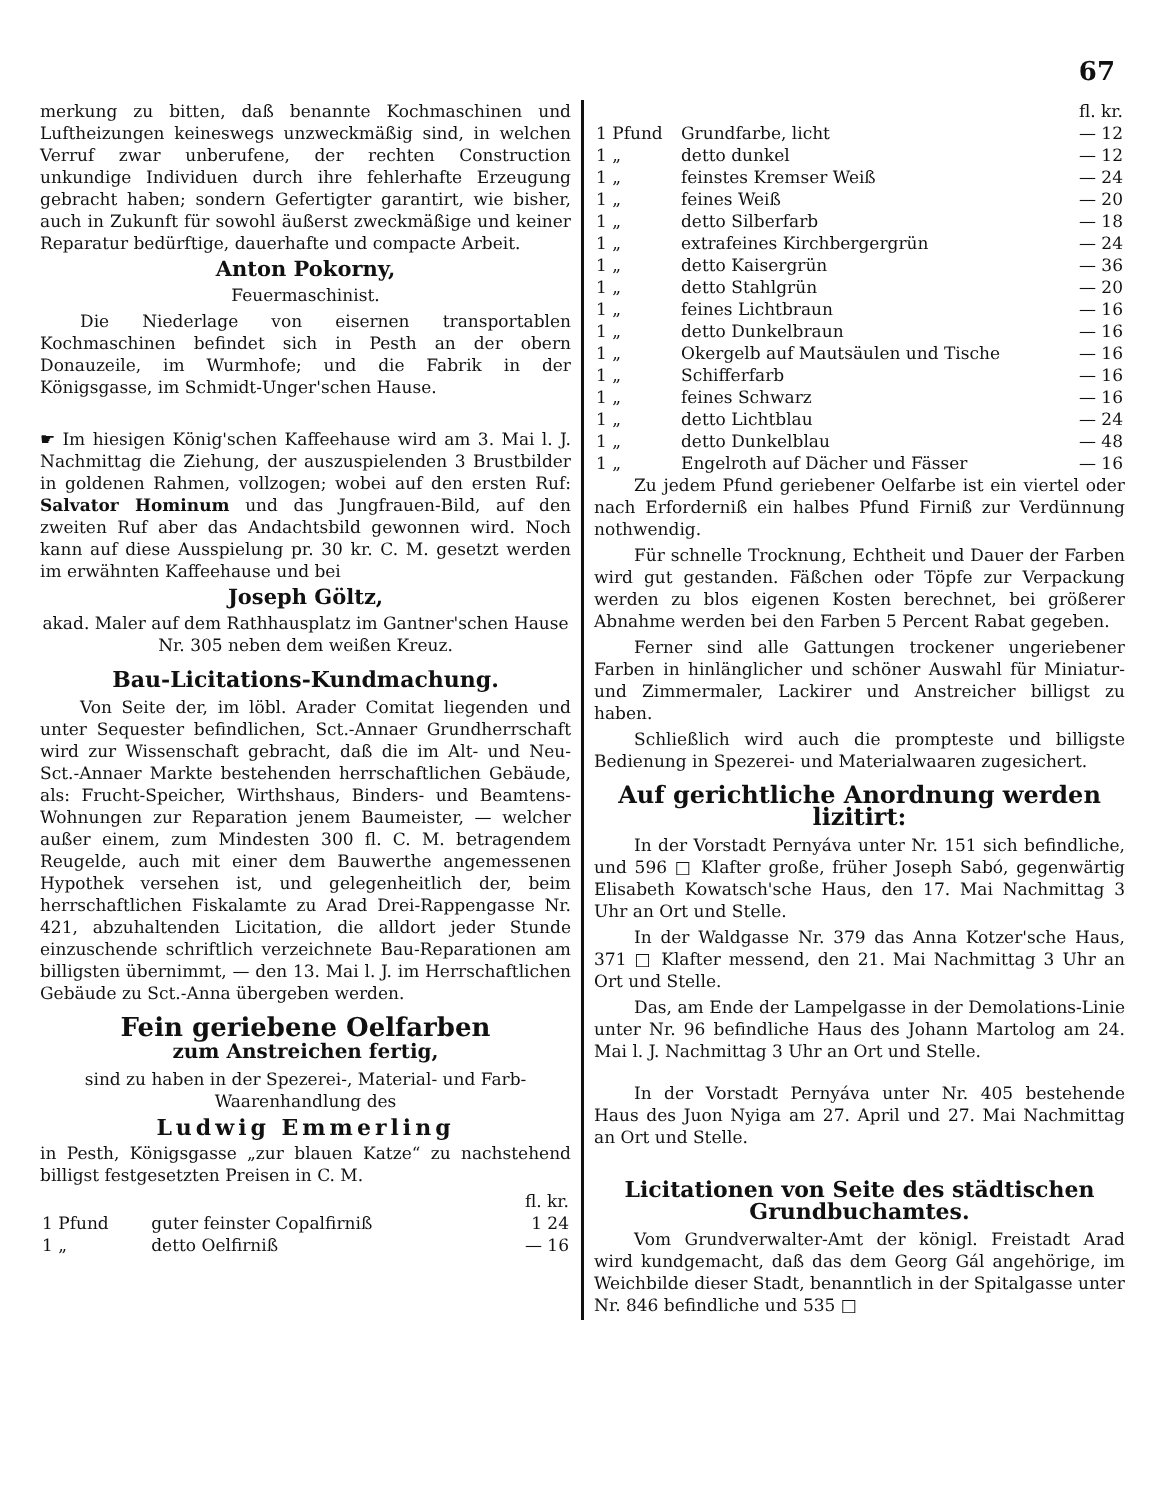67
merkung zu bitten, daß benannte Kochmaschinen und Luftheizungen keineswegs unzweckmäßig sind, in welchen Verruf zwar unberufene, der rechten Construction unkundige Individuen durch ihre fehlerhafte Erzeugung gebracht haben; sondern Gefertigter garantirt, wie bisher, auch in Zukunft für sowohl äußerst zweckmäßige und keiner Reparatur bedürftige, dauerhafte und compacte Arbeit.
Anton Pokorny,
Feuermaschinist.
Die Niederlage von eisernen transportablen Kochmaschinen befindet sich in Pesth an der obern Donauzeile, im Wurmhofe; und die Fabrik in der Königsgasse, im Schmidt-Unger'schen Hause.
☛ Im hiesigen König'schen Kaffeehause wird am 3. Mai l. J. Nachmittag die Ziehung, der auszuspielenden 3 Brustbilder in goldenen Rahmen, vollzogen; wobei auf den ersten Ruf: Salvator Hominum und das Jungfrauen-Bild, auf den zweiten Ruf aber das Andachtsbild gewonnen wird. Noch kann auf diese Ausspielung pr. 30 kr. C. M. gesetzt werden im erwähnten Kaffeehause und bei
Joseph Göltz,
akad. Maler auf dem Rathhausplatz im Gantner'schen Hause Nr. 305 neben dem weißen Kreuz.
Bau-Licitations-Kundmachung.
Von Seite der, im löbl. Arader Comitat liegenden und unter Sequester befindlichen, Sct.-Annaer Grundherrschaft wird zur Wissenschaft gebracht, daß die im Alt- und Neu-Sct.-Annaer Markte bestehenden herrschaftlichen Gebäude, als: Frucht-Speicher, Wirthshaus, Binders- und Beamtens-Wohnungen zur Reparation jenem Baumeister, — welcher außer einem, zum Mindesten 300 fl. C. M. betragendem Reugelde, auch mit einer dem Bauwerthe angemessenen Hypothek versehen ist, und gelegenheitlich der, beim herrschaftlichen Fiskalamte zu Arad Drei-Rappengasse Nr. 421, abzuhaltenden Licitation, die alldort jeder Stunde einzuschende schriftlich verzeichnete Bau-Reparationen am billigsten übernimmt, — den 13. Mai l. J. im Herrschaftlichen Gebäude zu Sct.-Anna übergeben werden.
Fein geriebene Oelfarben
zum Anstreichen fertig,
sind zu haben in der Spezerei-, Material- und Farb-Waarenhandlung des
Ludwig Emmerling
in Pesth, Königsgasse „zur blauen Katze“ zu nachstehend billigst festgesetzten Preisen in C. M.
| | | fl. kr. |
| 1 Pfund | guter feinster Copalfirniß | 1 24 |
| 1 „ | detto Oelfirniß | — 16 |
| | | fl. kr. |
| 1 Pfund | Grundfarbe, licht | — 12 |
| 1 „ | detto dunkel | — 12 |
| 1 „ | feinstes Kremser Weiß | — 24 |
| 1 „ | feines Weiß | — 20 |
| 1 „ | detto Silberfarb | — 18 |
| 1 „ | extrafeines Kirchbergergrün | — 24 |
| 1 „ | detto Kaisergrün | — 36 |
| 1 „ | detto Stahlgrün | — 20 |
| 1 „ | feines Lichtbraun | — 16 |
| 1 „ | detto Dunkelbraun | — 16 |
| 1 „ | Okergelb auf Mautsäulen und Tische | — 16 |
| 1 „ | Schifferfarb | — 16 |
| 1 „ | feines Schwarz | — 16 |
| 1 „ | detto Lichtblau | — 24 |
| 1 „ | detto Dunkelblau | — 48 |
| 1 „ | Engelroth auf Dächer und Fässer | — 16 |
Zu jedem Pfund geriebener Oelfarbe ist ein viertel oder nach Erforderniß ein halbes Pfund Firniß zur Verdünnung nothwendig.
Für schnelle Trocknung, Echtheit und Dauer der Farben wird gut gestanden. Fäßchen oder Töpfe zur Verpackung werden zu blos eigenen Kosten berechnet, bei größerer Abnahme werden bei den Farben 5 Percent Rabat gegeben.
Ferner sind alle Gattungen trockener ungeriebener Farben in hinlänglicher und schöner Auswahl für Miniatur- und Zimmermaler, Lackirer und Anstreicher billigst zu haben.
Schließlich wird auch die prompteste und billigste Bedienung in Spezerei- und Materialwaaren zugesichert.
Auf gerichtliche Anordnung werden lizitirt:
In der Vorstadt Pernyáva unter Nr. 151 sich befindliche, und 596 □ Klafter große, früher Joseph Sabó, gegenwärtig Elisabeth Kowatsch'sche Haus, den 17. Mai Nachmittag 3 Uhr an Ort und Stelle.
In der Waldgasse Nr. 379 das Anna Kotzer'sche Haus, 371 □ Klafter messend, den 21. Mai Nachmittag 3 Uhr an Ort und Stelle.
Das, am Ende der Lampelgasse in der Demolations-Linie unter Nr. 96 befindliche Haus des Johann Martolog am 24. Mai l. J. Nachmittag 3 Uhr an Ort und Stelle.
In der Vorstadt Pernyáva unter Nr. 405 bestehende Haus des Juon Nyiga am 27. April und 27. Mai Nachmittag an Ort und Stelle.
Licitationen von Seite des städtischen Grundbuchamtes.
Vom Grundverwalter-Amt der königl. Freistadt Arad wird kundgemacht, daß das dem Georg Gál angehörige, im Weichbilde dieser Stadt, benanntlich in der Spitalgasse unter Nr. 846 befindliche und 535 □